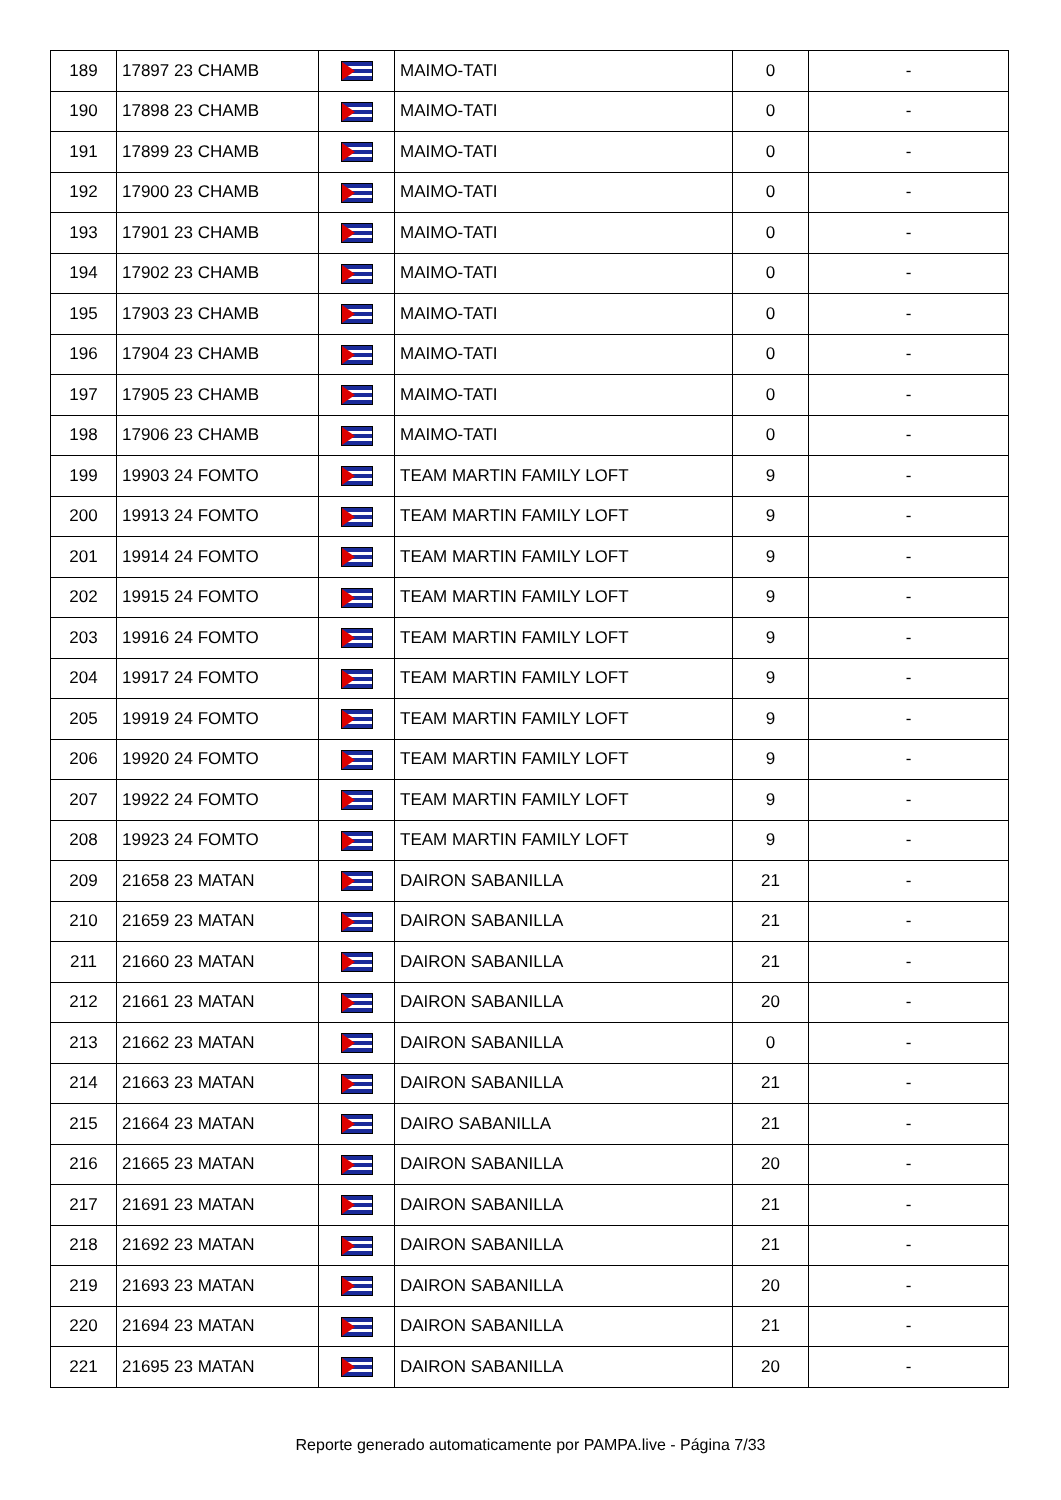| 189 | 17897 23 CHAMB | | MAIMO-TATI | 0 | - |
| 190 | 17898 23 CHAMB | | MAIMO-TATI | 0 | - |
| 191 | 17899 23 CHAMB | | MAIMO-TATI | 0 | - |
| 192 | 17900 23 CHAMB | | MAIMO-TATI | 0 | - |
| 193 | 17901 23 CHAMB | | MAIMO-TATI | 0 | - |
| 194 | 17902 23 CHAMB | | MAIMO-TATI | 0 | - |
| 195 | 17903 23 CHAMB | | MAIMO-TATI | 0 | - |
| 196 | 17904 23 CHAMB | | MAIMO-TATI | 0 | - |
| 197 | 17905 23 CHAMB | | MAIMO-TATI | 0 | - |
| 198 | 17906 23 CHAMB | | MAIMO-TATI | 0 | - |
| 199 | 19903 24 FOMTO | | TEAM MARTIN FAMILY LOFT | 9 | - |
| 200 | 19913 24 FOMTO | | TEAM MARTIN FAMILY LOFT | 9 | - |
| 201 | 19914 24 FOMTO | | TEAM MARTIN FAMILY LOFT | 9 | - |
| 202 | 19915 24 FOMTO | | TEAM MARTIN FAMILY LOFT | 9 | - |
| 203 | 19916 24 FOMTO | | TEAM MARTIN FAMILY LOFT | 9 | - |
| 204 | 19917 24 FOMTO | | TEAM MARTIN FAMILY LOFT | 9 | - |
| 205 | 19919 24 FOMTO | | TEAM MARTIN FAMILY LOFT | 9 | - |
| 206 | 19920 24 FOMTO | | TEAM MARTIN FAMILY LOFT | 9 | - |
| 207 | 19922 24 FOMTO | | TEAM MARTIN FAMILY LOFT | 9 | - |
| 208 | 19923 24 FOMTO | | TEAM MARTIN FAMILY LOFT | 9 | - |
| 209 | 21658 23 MATAN | | DAIRON SABANILLA | 21 | - |
| 210 | 21659 23 MATAN | | DAIRON SABANILLA | 21 | - |
| 211 | 21660 23 MATAN | | DAIRON SABANILLA | 21 | - |
| 212 | 21661 23 MATAN | | DAIRON SABANILLA | 20 | - |
| 213 | 21662 23 MATAN | | DAIRON SABANILLA | 0 | - |
| 214 | 21663 23 MATAN | | DAIRON SABANILLA | 21 | - |
| 215 | 21664 23 MATAN | | DAIRO SABANILLA | 21 | - |
| 216 | 21665 23 MATAN | | DAIRON SABANILLA | 20 | - |
| 217 | 21691 23 MATAN | | DAIRON SABANILLA | 21 | - |
| 218 | 21692 23 MATAN | | DAIRON SABANILLA | 21 | - |
| 219 | 21693 23 MATAN | | DAIRON SABANILLA | 20 | - |
| 220 | 21694 23 MATAN | | DAIRON SABANILLA | 21 | - |
| 221 | 21695 23 MATAN | | DAIRON SABANILLA | 20 | - |
Reporte generado automaticamente por PAMPA.live - Página 7/33